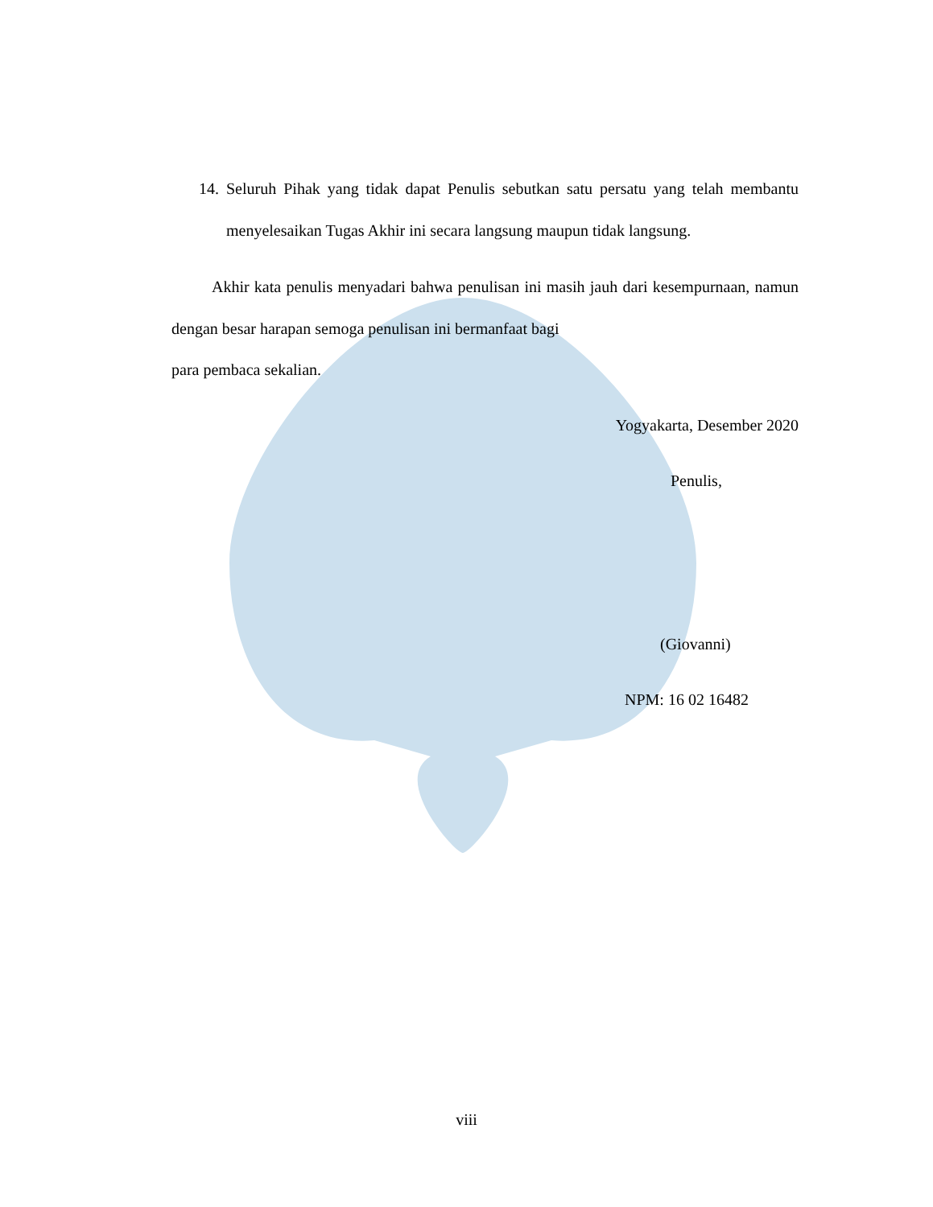14. Seluruh Pihak yang tidak dapat Penulis sebutkan satu persatu yang telah membantu menyelesaikan Tugas Akhir ini secara langsung maupun tidak langsung.
Akhir kata penulis menyadari bahwa penulisan ini masih jauh dari kesempurnaan, namun dengan besar harapan semoga penulisan ini bermanfaat bagi
para pembaca sekalian.
Yogyakarta, Desember 2020
Penulis,
(Giovanni)
NPM: 16 02 16482
viii